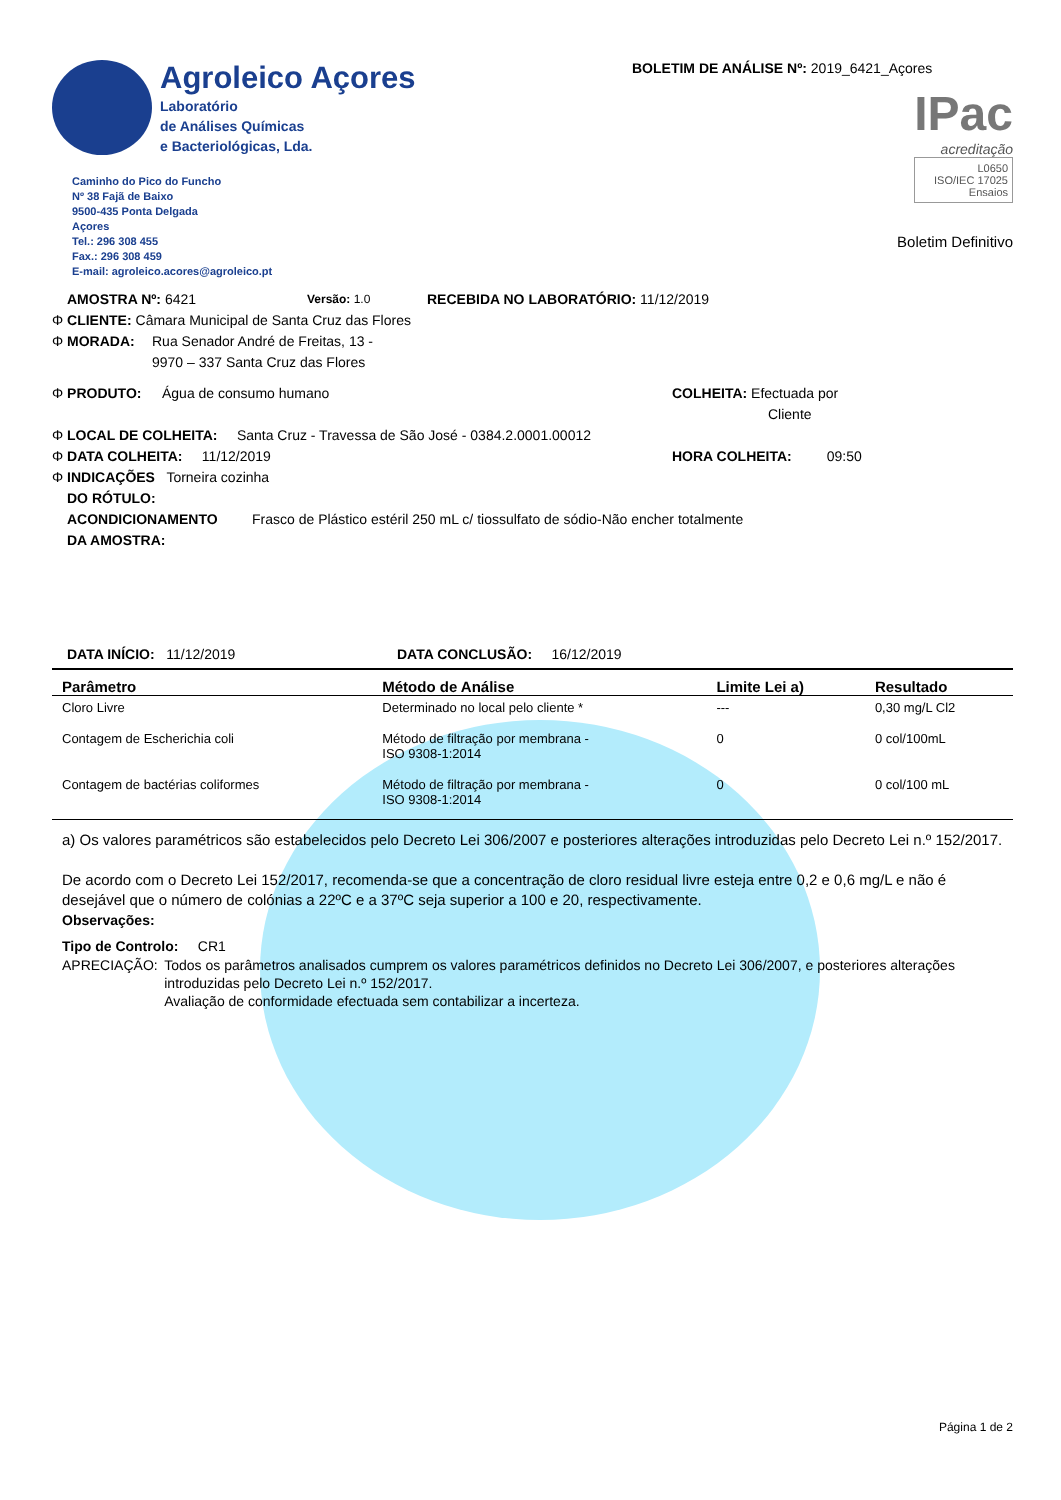Agroleico Açores
Laboratório
de Análises Químicas
e Bacteriológicas, Lda.
Caminho do Pico do Funcho
Nº 38 Fajã de Baixo
9500-435 Ponta Delgada
Açores
Tel.: 296 308 455
Fax.: 296 308 459
E-mail: agroleico.acores@agroleico.pt
BOLETIM DE ANÁLISE Nº: 2019_6421_Açores
IPac
acreditação
L0650
ISO/IEC 17025
Ensaios
Boletim Definitivo
AMOSTRA Nº: 6421 Versão: 1.0 RECEBIDA NO LABORATÓRIO: 11/12/2019
Φ CLIENTE: Câmara Municipal de Santa Cruz das Flores
Φ MORADA: Rua Senador André de Freitas, 13 -
9970 – 337 Santa Cruz das Flores
Φ PRODUTO: Água de consumo humano COLHEITA: Efectuada por
Cliente
Φ LOCAL DE COLHEITA: Santa Cruz - Travessa de São José - 0384.2.0001.00012
Φ DATA COLHEITA: 11/12/2019 HORA COLHEITA: 09:50
Φ INDICAÇÕES Torneira cozinha
DO RÓTULO:
ACONDICIONAMENTO
DA AMOSTRA: Frasco de Plástico estéril 250 mL c/ tiossulfato de sódio-Não encher totalmente
DATA INÍCIO: 11/12/2019 DATA CONCLUSÃO: 16/12/2019
| Parâmetro | Método de Análise | Limite Lei a) | Resultado |
| --- | --- | --- | --- |
| Cloro Livre | Determinado no local pelo cliente * | --- | 0,30 mg/L Cl2 |
| Contagem de Escherichia coli | Método de filtração por membrana - ISO 9308-1:2014 | 0 | 0 col/100mL |
| Contagem de bactérias coliformes | Método de filtração por membrana - ISO 9308-1:2014 | 0 | 0 col/100 mL |
a) Os valores paramétricos são estabelecidos pelo Decreto Lei 306/2007 e posteriores alterações introduzidas pelo Decreto Lei n.º 152/2017.
De acordo com o Decreto Lei 152/2017, recomenda-se que a concentração de cloro residual livre esteja entre 0,2 e 0,6 mg/L e não é desejável que o número de colónias a 22ºC e a 37ºC seja superior a 100 e 20, respectivamente.
Observações:
Tipo de Controlo: CR1
APRECIAÇÃO: Todos os parâmetros analisados cumprem os valores paramétricos definidos no Decreto Lei 306/2007, e posteriores alterações introduzidas pelo Decreto Lei n.º 152/2017.
Avaliação de conformidade efectuada sem contabilizar a incerteza.
Página 1 de 2